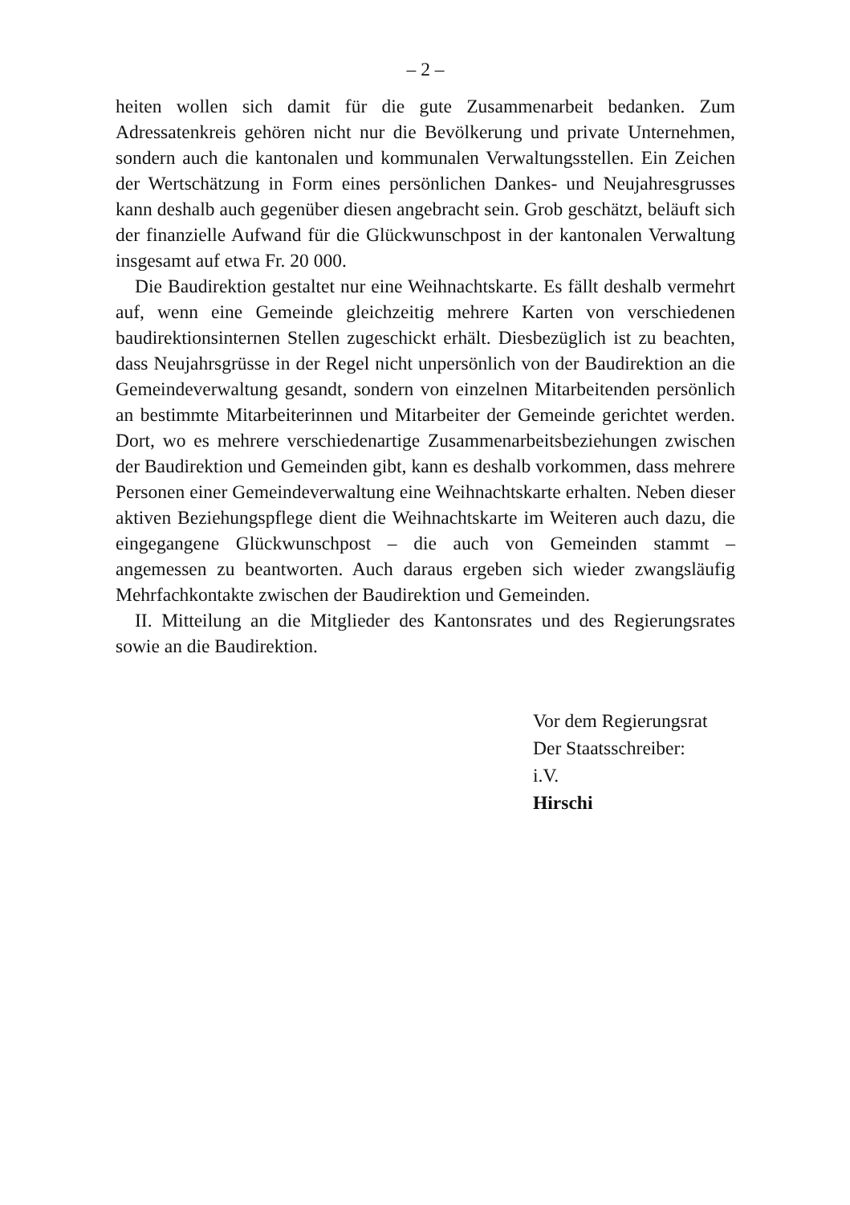– 2 –
heiten wollen sich damit für die gute Zusammenarbeit bedanken. Zum Adressatenkreis gehören nicht nur die Bevölkerung und private Unternehmen, sondern auch die kantonalen und kommunalen Verwaltungsstellen. Ein Zeichen der Wertschätzung in Form eines persönlichen Dankes- und Neujahresgrusses kann deshalb auch gegenüber diesen angebracht sein. Grob geschätzt, beläuft sich der finanzielle Aufwand für die Glückwunschpost in der kantonalen Verwaltung insgesamt auf etwa Fr. 20 000.
Die Baudirektion gestaltet nur eine Weihnachtskarte. Es fällt deshalb vermehrt auf, wenn eine Gemeinde gleichzeitig mehrere Karten von verschiedenen baudirektionsinternen Stellen zugeschickt erhält. Diesbezüglich ist zu beachten, dass Neujahrsgrüsse in der Regel nicht unpersönlich von der Baudirektion an die Gemeindeverwaltung gesandt, sondern von einzelnen Mitarbeitenden persönlich an bestimmte Mitarbeiterinnen und Mitarbeiter der Gemeinde gerichtet werden. Dort, wo es mehrere verschiedenartige Zusammenarbeitsbeziehungen zwischen der Baudirektion und Gemeinden gibt, kann es deshalb vorkommen, dass mehrere Personen einer Gemeindeverwaltung eine Weihnachtskarte erhalten. Neben dieser aktiven Beziehungspflege dient die Weihnachtskarte im Weiteren auch dazu, die eingegangene Glückwunschpost – die auch von Gemeinden stammt – angemessen zu beantworten. Auch daraus ergeben sich wieder zwangsläufig Mehrfachkontakte zwischen der Baudirektion und Gemeinden.
II. Mitteilung an die Mitglieder des Kantonsrates und des Regierungsrates sowie an die Baudirektion.
Vor dem Regierungsrat
Der Staatsschreiber:
i.V.
Hirschi